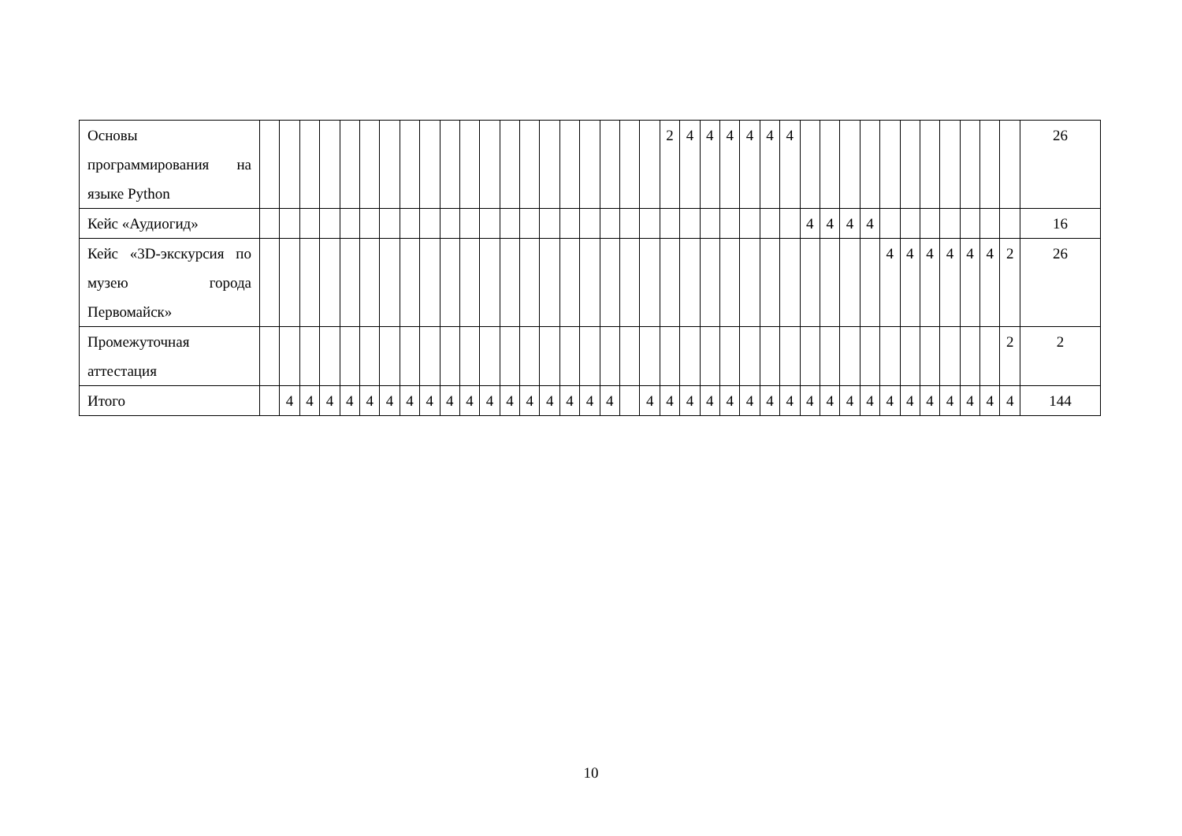| Основы программирования на языке Python | | | | | | | | | | | | | | | | | | | | | 2 | 4 | 4 | 4 | 4 | 4 | 4 | | | | | | | | | | | | 26 |
| Кейс «Аудиогид» | | | | | | | | | | | | | | | | | | | | | | | | | | | | 4 | 4 | 4 | 4 | | | | | | | | 16 |
| Кейс «3D-экскурсия по музею города Первомайск» | | | | | | | | | | | | | | | | | | | | | | | | | | | | | | | | 4 | 4 | 4 | 4 | 4 | 4 | 2 | 26 |
| Промежуточная аттестация | | | | | | | | | | | | | | | | | | | | | | | | | | | | | | | | | | | | | | 2 | 2 |
| Итого | | 4 | 4 | 4 | 4 | 4 | 4 | 4 | 4 | 4 | 4 | 4 | 4 | 4 | 4 | 4 | 4 | 4 | | 4 | 4 | 4 | 4 | 4 | 4 | 4 | 4 | 4 | 4 | 4 | 4 | 4 | 4 | 4 | 4 | 4 | 4 | 4 | 144 |
10